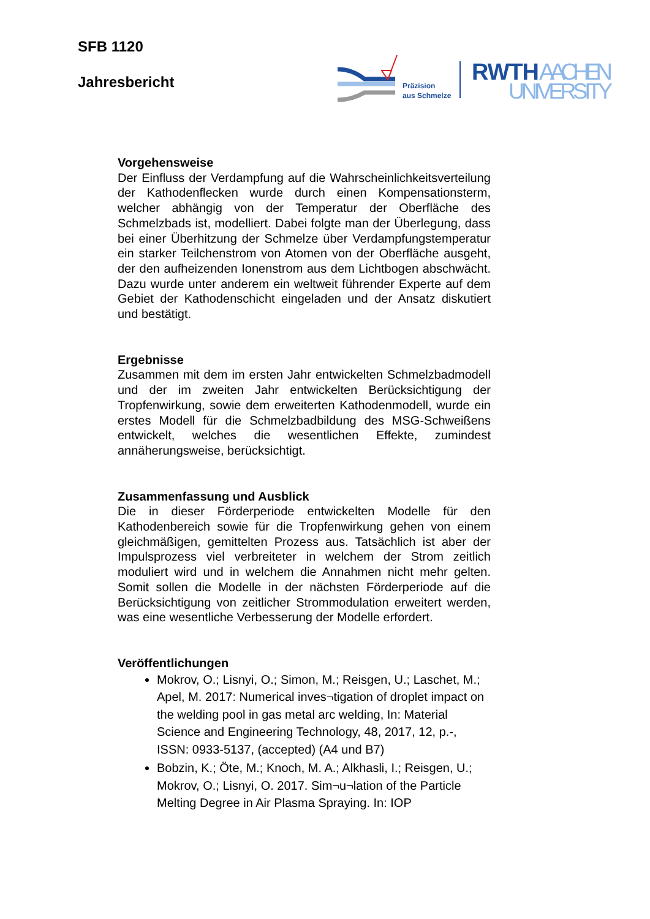SFB 1120
Jahresbericht
Präzision
aus Schmelze
RWTH
AACHEN
UNIVERSITY
Vorgehensweise
Der Einfluss der Verdampfung auf die Wahrscheinlichkeitsverteilung der Kathodenflecken wurde durch einen Kompensationsterm, welcher abhängig von der Temperatur der Oberfläche des Schmelzbads ist, modelliert. Dabei folgte man der Überlegung, dass bei einer Überhitzung der Schmelze über Verdampfungstemperatur ein starker Teilchenstrom von Atomen von der Oberfläche ausgeht, der den aufheizenden Ionenstrom aus dem Lichtbogen abschwächt. Dazu wurde unter anderem ein weltweit führender Experte auf dem Gebiet der Kathodenschicht eingeladen und der Ansatz diskutiert und bestätigt.
Ergebnisse
Zusammen mit dem im ersten Jahr entwickelten Schmelzbadmodell und der im zweiten Jahr entwickelten Berücksichtigung der Tropfenwirkung, sowie dem erweiterten Kathodenmodell, wurde ein erstes Modell für die Schmelzbadbildung des MSG-Schweißens entwickelt, welches die wesentlichen Effekte, zumindest annäherungsweise, berücksichtigt.
Zusammenfassung und Ausblick
Die in dieser Förderperiode entwickelten Modelle für den Kathodenbereich sowie für die Tropfenwirkung gehen von einem gleichmäßigen, gemittelten Prozess aus. Tatsächlich ist aber der Impulsprozess viel verbreiteter in welchem der Strom zeitlich moduliert wird und in welchem die Annahmen nicht mehr gelten. Somit sollen die Modelle in der nächsten Förderperiode auf die Berücksichtigung von zeitlicher Strommodulation erweitert werden, was eine wesentliche Verbesserung der Modelle erfordert.
Veröffentlichungen
Mokrov, O.; Lisnyi, O.; Simon, M.; Reisgen, U.; Laschet, M.; Apel, M. 2017: Numerical inves¬tigation of droplet impact on the welding pool in gas metal arc welding, In: Material Science and Engineering Technology, 48, 2017, 12, p.-, ISSN: 0933-5137, (accepted) (A4 und B7)
Bobzin, K.; Öte, M.; Knoch, M. A.; Alkhasli, I.; Reisgen, U.; Mokrov, O.; Lisnyi, O. 2017. Sim¬u¬lation of the Particle Melting Degree in Air Plasma Spraying. In: IOP